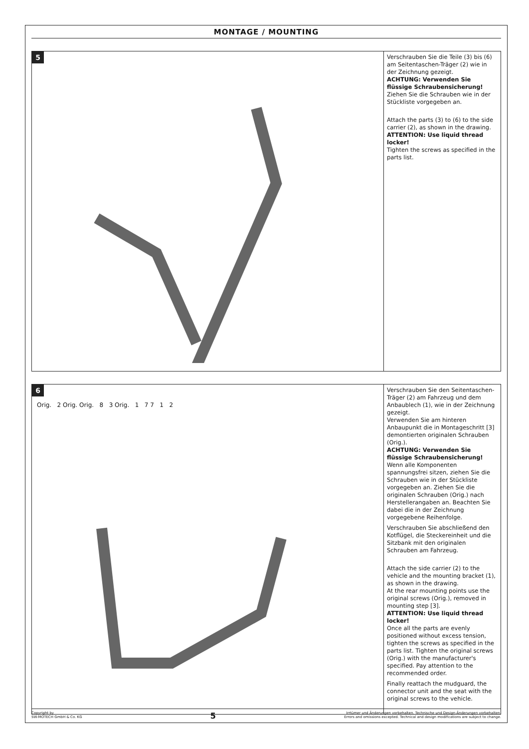MONTAGE / MOUNTING
5
Verschrauben Sie die Teile (3) bis (6) am Seitentaschen-Träger (2) wie in der Zeichnung gezeigt.
ACHTUNG: Verwenden Sie flüssige Schraubensicherung!
Ziehen Sie die Schrauben wie in der Stückliste vorgegeben an.
Attach the parts (3) to (6) to the side carrier (2), as shown in the drawing.
ATTENTION: Use liquid thread locker!
Tighten the screws as specified in the parts list.
6
Orig. 2 Orig. Orig. 8 3 Orig. 1 7 7 1 2
Verschrauben Sie den Seitentaschen-Träger (2) am Fahrzeug und dem Anbaublech (1), wie in der Zeichnung gezeigt.
Verwenden Sie am hinteren Anbaupunkt die in Montageschritt [3] demontierten originalen Schrauben (Orig.).
ACHTUNG: Verwenden Sie flüssige Schraubensicherung!
Wenn alle Komponenten spannungsfrei sitzen, ziehen Sie die Schrauben wie in der Stückliste vorgegeben an. Ziehen Sie die originalen Schrauben (Orig.) nach Herstellerangaben an. Beachten Sie dabei die in der Zeichnung vorgegebene Reihenfolge.
Verschrauben Sie abschließend den Kotflügel, die Steckereinheit und die Sitzbank mit den originalen Schrauben am Fahrzeug.
Attach the side carrier (2) to the vehicle and the mounting bracket (1), as shown in the drawing.
At the rear mounting points use the original screws (Orig.), removed in mounting step [3].
ATTENTION: Use liquid thread locker!
Once all the parts are evenly positioned without excess tension, tighten the screws as specified in the parts list. Tighten the original screws (Orig.) with the manufacturer's specified. Pay attention to the recommended order.
Finally reattach the mudguard, the connector unit and the seat with the original screws to the vehicle.
Copyright by
SW-MOTECH GmbH & Co. KG
5
Irrtümer und Änderungen vorbehalten. Technische und Design-Änderungen vorbehalten.
Errors and omissions excepted. Technical and design modifications are subject to change.